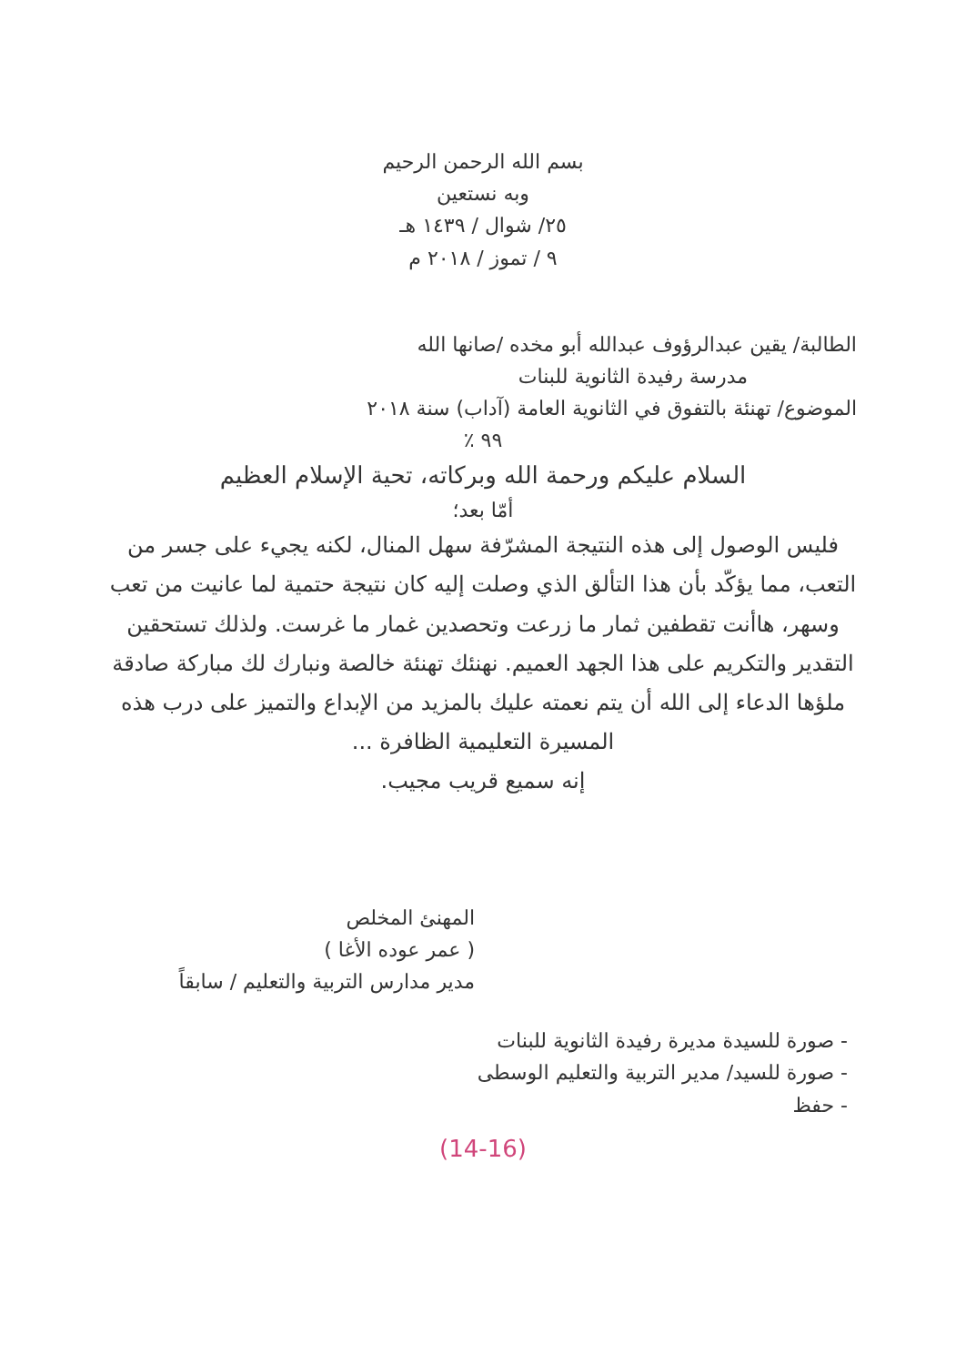بسم الله الرحمن الرحيم
وبه نستعين
٢٥/ شوال / ١٤٣٩ هـ
٩ / تموز / ٢٠١٨ م
الطالبة/ يقين عبدالرؤوف عبدالله أبو مخده /صانها الله
مدرسة رفيدة الثانوية للبنات
الموضوع/ تهنئة بالتفوق في الثانوية العامة (آداب) سنة ٢٠١٨
٩٩ ٪
السلام عليكم ورحمة الله وبركاته، تحية الإسلام العظيم
أمّا بعد؛
فليس الوصول إلى هذه النتيجة المشرّفة سهل المنال، لكنه يجيء على جسر من التعب، مما يؤكّد بأن هذا التألق الذي وصلت إليه كان نتيجة حتمية لما عانيت من تعب وسهر، هاأنت تقطفين ثمار ما زرعت وتحصدين غمار ما غرست. ولذلك تستحقين التقدير والتكريم على هذا الجهد العميم. نهنئك تهنئة خالصة ونبارك لك مباركة صادقة ملؤها الدعاء إلى الله أن يتم نعمته عليك بالمزيد من الإبداع والتميز على درب هذه المسيرة التعليمية الظافرة ...
إنه سميع قريب مجيب.
المهنئ المخلص
( عمر عوده الأغا )
مدير مدارس التربية والتعليم / سابقاً
- صورة للسيدة مديرة رفيدة الثانوية للبنات
- صورة للسيد/ مدير التربية والتعليم الوسطى
- حفظ
(14-16)